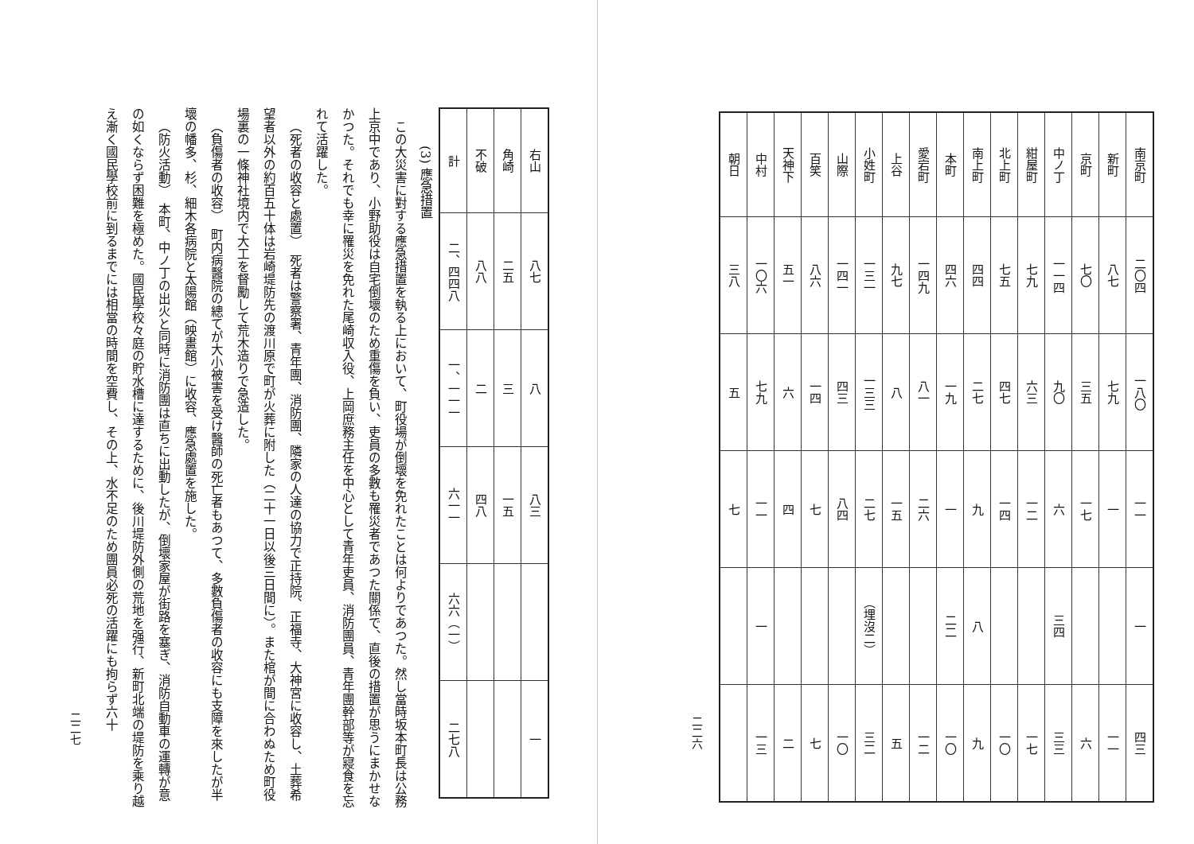| 南京町 | 二〇四 | 一八〇 | 一一 | 一 | 四三 |
| 新町 | 八七 | 七九 | 一 | | 一一 |
| 京町 | 七〇 | 三五 | 一七 | | 六 |
| 中ノ丁 | 一一四 | 九〇 | 六 | 三四 | 三三 |
| 紺屋町 | 七九 | 六三 | 一二 | | 一七 |
| 北上町 | 七五 | 四七 | 一四 | | 一〇 |
| 南上町 | 四四 | 二七 | 九 | 八 | 九 |
| 本町 | 四六 | 一九 | 一 | 二二 | 一〇 |
| 愛宕町 | 一四九 | 八一 | 二六 | | 一二 |
| 上谷 | 九七 | 八 | 一五 | | 五 |
| 小姓町 | 一三一 | 一三三 | 二七 | （埋沒二） | 三二 |
| 山際 | 一四一 | 四三 | 八四 | | 一〇 |
| 百笑 | 八六 | 一四 | 七 | | 七 |
| 天神下 | 五一 | 六 | 四 | | 二 |
| 中村 | 一〇六 | 七九 | 一一 | 一 | 一三 |
| 朝日 | 三八 | 五 | 七 | | |
二二六
| 右山 | 八七 | 八 | 八三 | | 一 |
| 角崎 | 二五 | 三 | 一五 | | |
| 不破 | 八八 | 二 | 四八 | | |
| 計 | 二、四四八 | 一、一一一 | 六一一 | 六六（一） | 二七八 |
(3) 應急措置
この大災害に對する應急措置を執る上において、町役場が倒壞を免れたことは何よりであつた。然し當時坂本町長は公務上京中であり、小野助役は自宅倒壞のため重傷を負い、吏員の多數も罹災者であつた關係で、直後の措置が思うにまかせなかつた。それでも幸に罹災を免れた尾崎収入役、上岡庶務主任を中心として青年吏員、消防團員、青年團幹部等が寢食を忘れて活躍した。
（死者の收容と處置）　死者は警察署、青年團、消防團、隣家の人達の協力で正持院、正福寺、大神宮に收容し、土葬希望者以外の約百五十体は岩崎堤防先の渡川原で町が火葬に附した（二十一日以後三日間に）。また棺が間に合わぬため町役場裏の一條神社境内で大工を督勵して荒木造りで急造した。
（負傷者の收容）　町内病醫院の總てが大小被害を受け醫師の死亡者もあつて、多數負傷者の收容にも支障を來したが半壞の幡多、杉、細木各病院と太陽館（映畫館）に收容、應急處置を施した。
（防火活動）　本町、中ノ丁の出火と同時に消防團は直ちに出動したが、倒壞家屋が街路を塞ぎ、消防自動車の運轉が意の如くならず困難を極めた。國民學校々庭の貯水槽に達するために、後川堤防外側の荒地を强行、新町北端の堤防を乘り越え漸く國民學校前に到るまでには相當の時間を空費し、その上、水不足のため團員必死の活躍にも拘らず六十
二二七